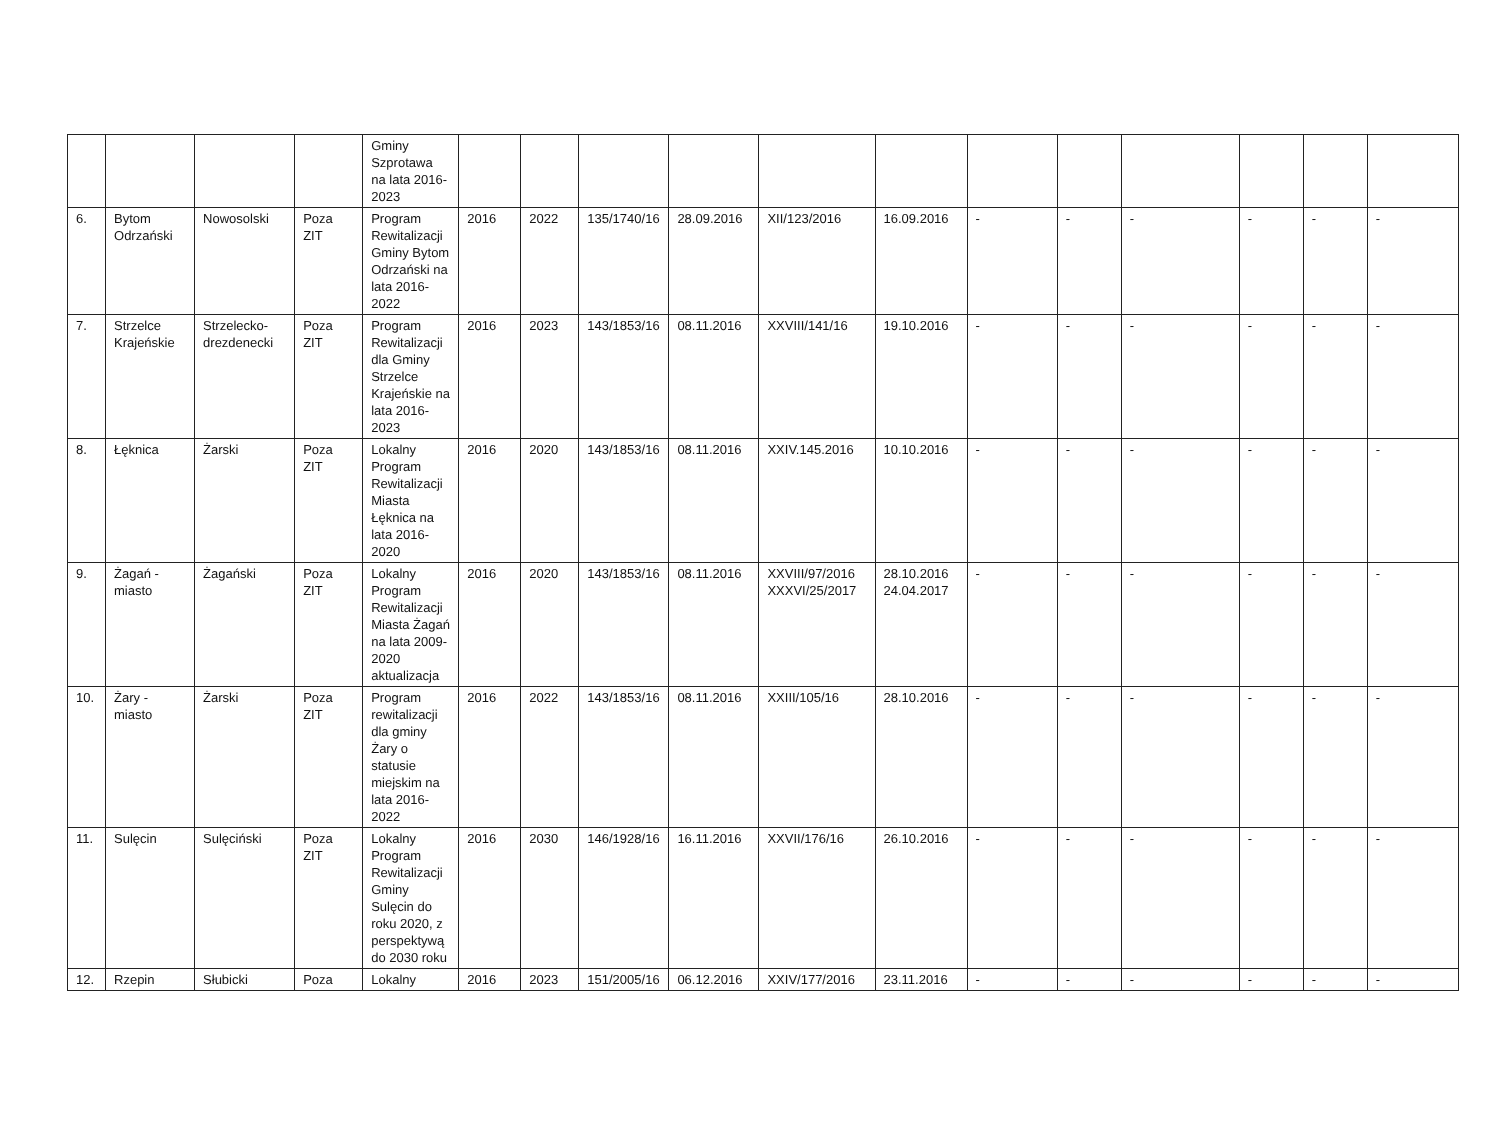| | | | | Gminy Szprotawa na lata 2016-2023 | | | | | | | | | | | | |
| 6. | Bytom Odrzański | Nowosolski | Poza ZIT | Program Rewitalizacji Gminy Bytom Odrzański na lata 2016-2022 | 2016 | 2022 | 135/1740/16 | 28.09.2016 | XII/123/2016 | 16.09.2016 | - | - | - | - | - | - |
| 7. | Strzelce Krajeńskie | Strzelecko-drezdenecki | Poza ZIT | Program Rewitalizacji dla Gminy Strzelce Krajeńskie na lata 2016-2023 | 2016 | 2023 | 143/1853/16 | 08.11.2016 | XXVIII/141/16 | 19.10.2016 | - | - | - | - | - | - |
| 8. | Łęknica | Żarski | Poza ZIT | Lokalny Program Rewitalizacji Miasta Łęknica na lata 2016-2020 | 2016 | 2020 | 143/1853/16 | 08.11.2016 | XXIV.145.2016 | 10.10.2016 | - | - | - | - | - | - |
| 9. | Żagań - miasto | Żagański | Poza ZIT | Lokalny Program Rewitalizacji Miasta Żagań na lata 2009-2020 aktualizacja | 2016 | 2020 | 143/1853/16 | 08.11.2016 | XXVIII/97/2016 XXXVI/25/2017 | 28.10.2016 24.04.2017 | - | - | - | - | - | - |
| 10. | Żary - miasto | Żarski | Poza ZIT | Program rewitalizacji dla gminy Żary o statusie miejskim na lata 2016-2022 | 2016 | 2022 | 143/1853/16 | 08.11.2016 | XXIII/105/16 | 28.10.2016 | - | - | - | - | - | - |
| 11. | Sulęcin | Sulęciński | Poza ZIT | Lokalny Program Rewitalizacji Gminy Sulęcin do roku 2020, z perspektywą do 2030 roku | 2016 | 2030 | 146/1928/16 | 16.11.2016 | XXVII/176/16 | 26.10.2016 | - | - | - | - | - | - |
| 12. | Rzepin | Słubicki | Poza | Lokalny | 2016 | 2023 | 151/2005/16 | 06.12.2016 | XXIV/177/2016 | 23.11.2016 | - | - | - | - | - | - |